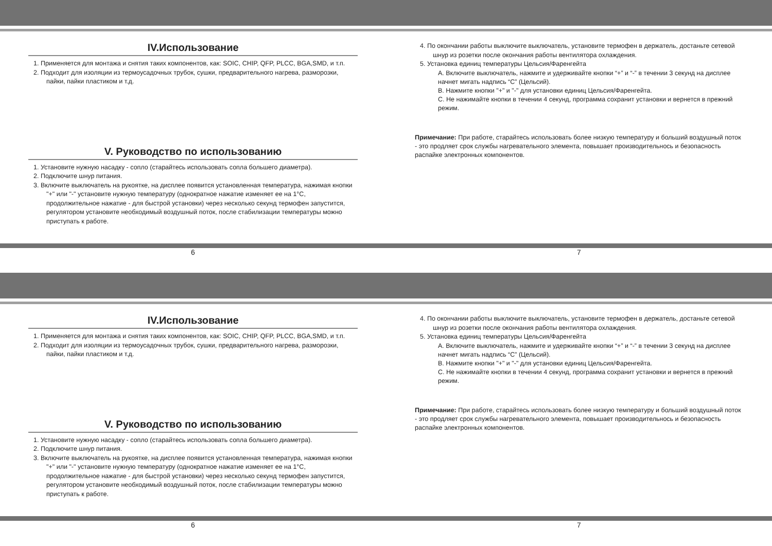IV.Использование
1. Применяется для монтажа и снятия таких компонентов, как: SOIC, CHIP, QFP, PLCC, BGA,SMD, и т.п.
2. Подходит для изоляции из термоусадочных трубок, сушки, предварительного нагрева, разморозки, пайки, пайки пластиком и т.д.
V. Руководство по использованию
1. Установите нужную насадку - сопло (старайтесь использовать сопла большего диаметра).
2. Подключите шнур питания.
3. Включите выключатель на рукоятке, на дисплее появится установленная температура, нажимая кнопки "+" или "-" установите нужную температуру (однократное нажатие изменяет ее на 1°C, продолжительное нажатие - для быстрой установки) через несколько секунд термофен запустится, регулятором установите необходимый воздушный поток, после стабилизации температуры можно приступать к работе.
4. По окончании работы выключите выключатель, установите термофен в держатель, достаньте сетевой шнур из розетки после окончания работы вентилятора охлаждения.
5. Установка единиц температуры Цельсия/Фаренгейта
A. Включите выключатель, нажмите и удерживайте кнопки “+” и “-” в течении 3 секунд на дисплее начнет мигать надпись “C” (Цельсий).
B. Нажмите кнопки "+" и "-" для установки единиц Цельсия/Фаренгейта.
C. Не нажимайте кнопки в течении 4 секунд, программа сохранит установки и вернется в прежний режим.
Примечание: При работе, старайтесь использовать более низкую температуру и больший воздушный поток - это продляет срок службы нагревательного элемента, повышает производительнось и безопасность распайке электронных компонентов.
6 7
IV.Использование
1. Применяется для монтажа и снятия таких компонентов, как: SOIC, CHIP, QFP, PLCC, BGA,SMD, и т.п.
2. Подходит для изоляции из термоусадочных трубок, сушки, предварительного нагрева, разморозки, пайки, пайки пластиком и т.д.
V. Руководство по использованию
1. Установите нужную насадку - сопло (старайтесь использовать сопла большего диаметра).
2. Подключите шнур питания.
3. Включите выключатель на рукоятке, на дисплее появится установленная температура, нажимая кнопки "+" или "-" установите нужную температуру (однократное нажатие изменяет ее на 1°C, продолжительное нажатие - для быстрой установки) через несколько секунд термофен запустится, регулятором установите необходимый воздушный поток, после стабилизации температуры можно приступать к работе.
4. По окончании работы выключите выключатель, установите термофен в держатель, достаньте сетевой шнур из розетки после окончания работы вентилятора охлаждения.
5. Установка единиц температуры Цельсия/Фаренгейта
A. Включите выключатель, нажмите и удерживайте кнопки “+” и “-” в течении 3 секунд на дисплее начнет мигать надпись “C” (Цельсий).
B. Нажмите кнопки "+" и "-" для установки единиц Цельсия/Фаренгейта.
C. Не нажимайте кнопки в течении 4 секунд, программа сохранит установки и вернется в прежний режим.
Примечание: При работе, старайтесь использовать более низкую температуру и больший воздушный поток - это продляет срок службы нагревательного элемента, повышает производительнось и безопасность распайке электронных компонентов.
6 7